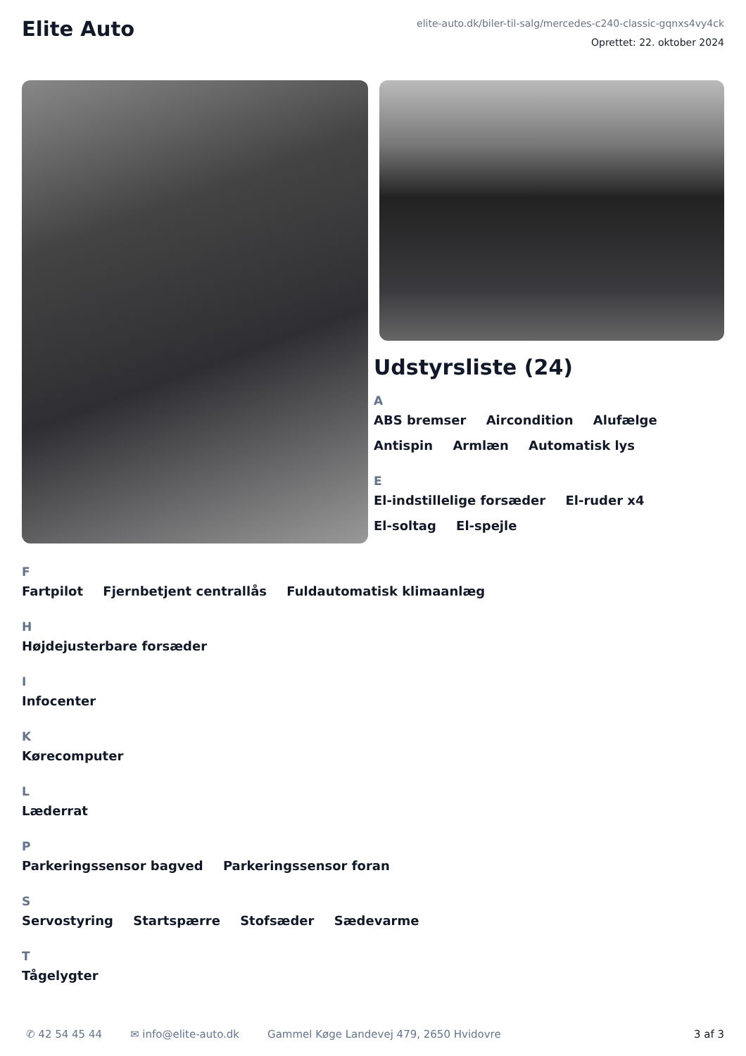Elite Auto
elite-auto.dk/biler-til-salg/mercedes-c240-classic-gqnxs4vy4ck
Oprettet: 22. oktober 2024
Udstyrsliste (24)
A
ABS bremser Aircondition Alufælge Antispin Armlæn Automatisk lys
E
El-indstillelige forsæder El-ruder x4 El-soltag El-spejle
F
Fartpilot Fjernbetjent centrallås Fuldautomatisk klimaanlæg
H
Højdejusterbare forsæder
I
Infocenter
K
Kørecomputer
L
Læderrat
P
Parkeringssensor bagved Parkeringssensor foran
S
Servostyring Startspærre Stofsæder Sædevarme
T
Tågelygter
✆ 42 54 45 44 ✉ info@elite-auto.dk Gammel Køge Landevej 479, 2650 Hvidovre 3 af 3